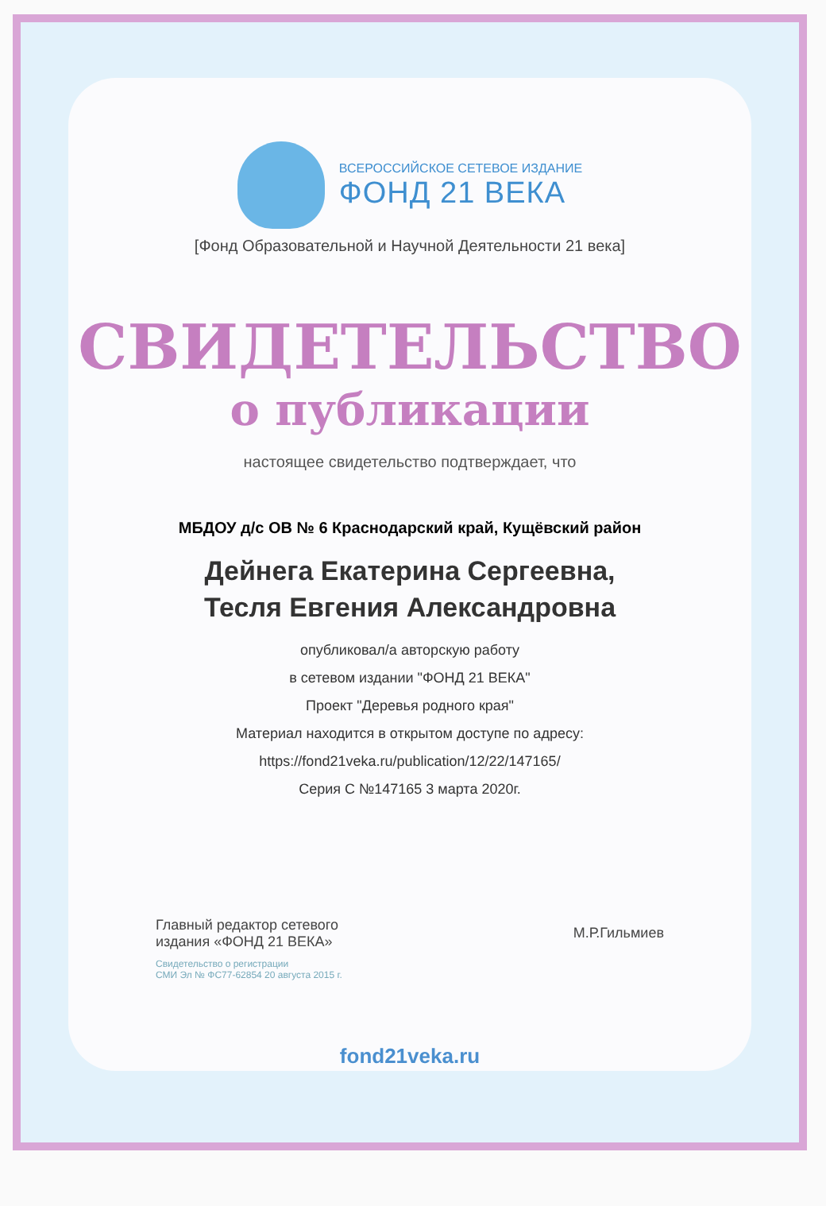ВСЕРОССИЙСКОЕ СЕТЕВОЕ ИЗДАНИЕ
ФОНД 21 ВЕКА
[Фонд Образовательной и Научной Деятельности 21 века]
СВИДЕТЕЛЬСТВО
о публикации
настоящее свидетельство подтверждает, что
МБДОУ д/с ОВ № 6 Краснодарский край, Кущёвский район
Дейнега Екатерина Сергеевна,
Тесля Евгения Александровна
опубликовал/а авторскую работу
в сетевом издании "ФОНД 21 ВЕКА"
Проект "Деревья родного края"
Материал находится в открытом доступе по адресу:
https://fond21veka.ru/publication/12/22/147165/
Серия С №147165 3 марта 2020г.
Главный редактор сетевого
издания «ФОНД 21 ВЕКА»
М.Р.Гильмиев
Свидетельство о регистрации
СМИ Эл № ФС77-62854 20 августа 2015 г.
fond21veka.ru